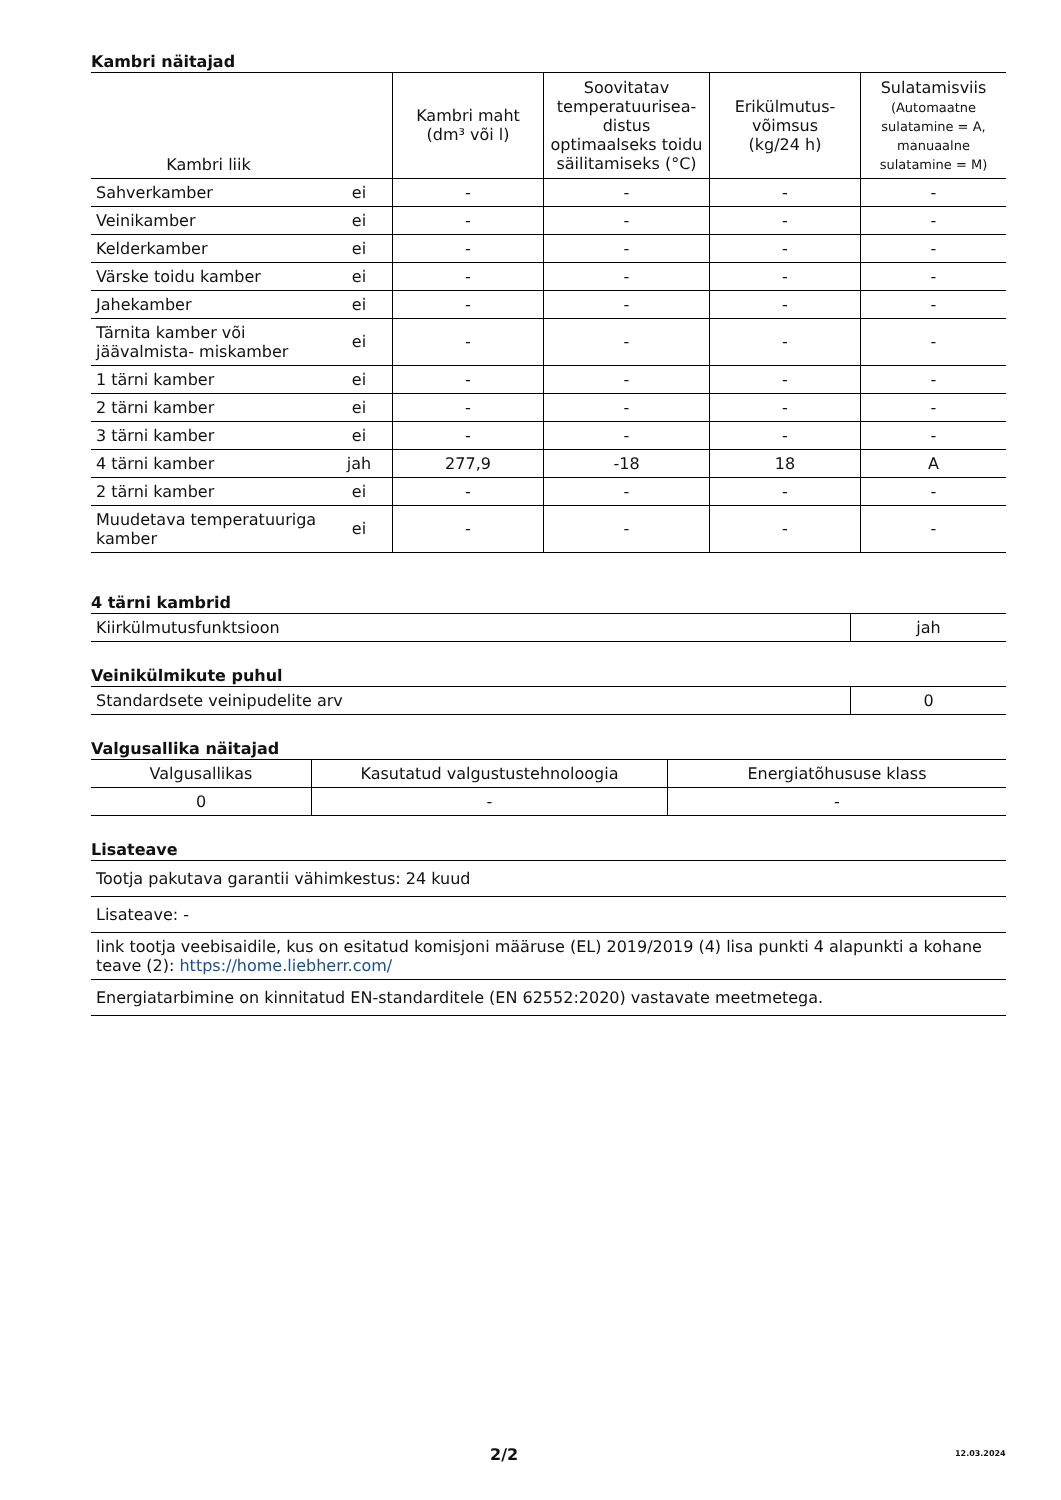Kambri näitajad
| Kambri liik | | Kambri maht (dm³ või l) | Soovitatav temperatuurisea-distus optimaalseks toidu säilitamiseks (°C) | Erikülmutus-võimsus (kg/24 h) | Sulatamisviis (Automaatne sulatamine = A, manuaalne sulatamine = M) |
| --- | --- | --- | --- | --- | --- |
| Sahverkamber | ei | - | - | - | - |
| Veinikamber | ei | - | - | - | - |
| Kelderkamber | ei | - | - | - | - |
| Värske toidu kamber | ei | - | - | - | - |
| Jahekamber | ei | - | - | - | - |
| Tärnita kamber või jäävalmista- miskamber | ei | - | - | - | - |
| 1 tärni kamber | ei | - | - | - | - |
| 2 tärni kamber | ei | - | - | - | - |
| 3 tärni kamber | ei | - | - | - | - |
| 4 tärni kamber | jah | 277,9 | -18 | 18 | A |
| 2 tärni kamber | ei | - | - | - | - |
| Muudetava temperatuuriga kamber | ei | - | - | - | - |
4 tärni kambrid
| Kiirkülmutusfunktsioon | jah |
Veinikülmikute puhul
| Standardsete veinipudelite arv | 0 |
Valgusallika näitajad
| Valgusallikas | Kasutatud valgustustehnoloogia | Energiatõhususe klass |
| 0 | - | - |
Lisateave
| Tootja pakutava garantii vähimkestus: 24 kuud |
| Lisateave: - |
| link tootja veebisaidile, kus on esitatud komisjoni määruse (EL) 2019/2019 (4) lisa punkti 4 alapunkti a kohane teave (2): https://home.liebherr.com/ |
| Energiatarbimine on kinnitatud EN-standarditele (EN 62552:2020) vastavate meetmetega. |
2/2 12.03.2024